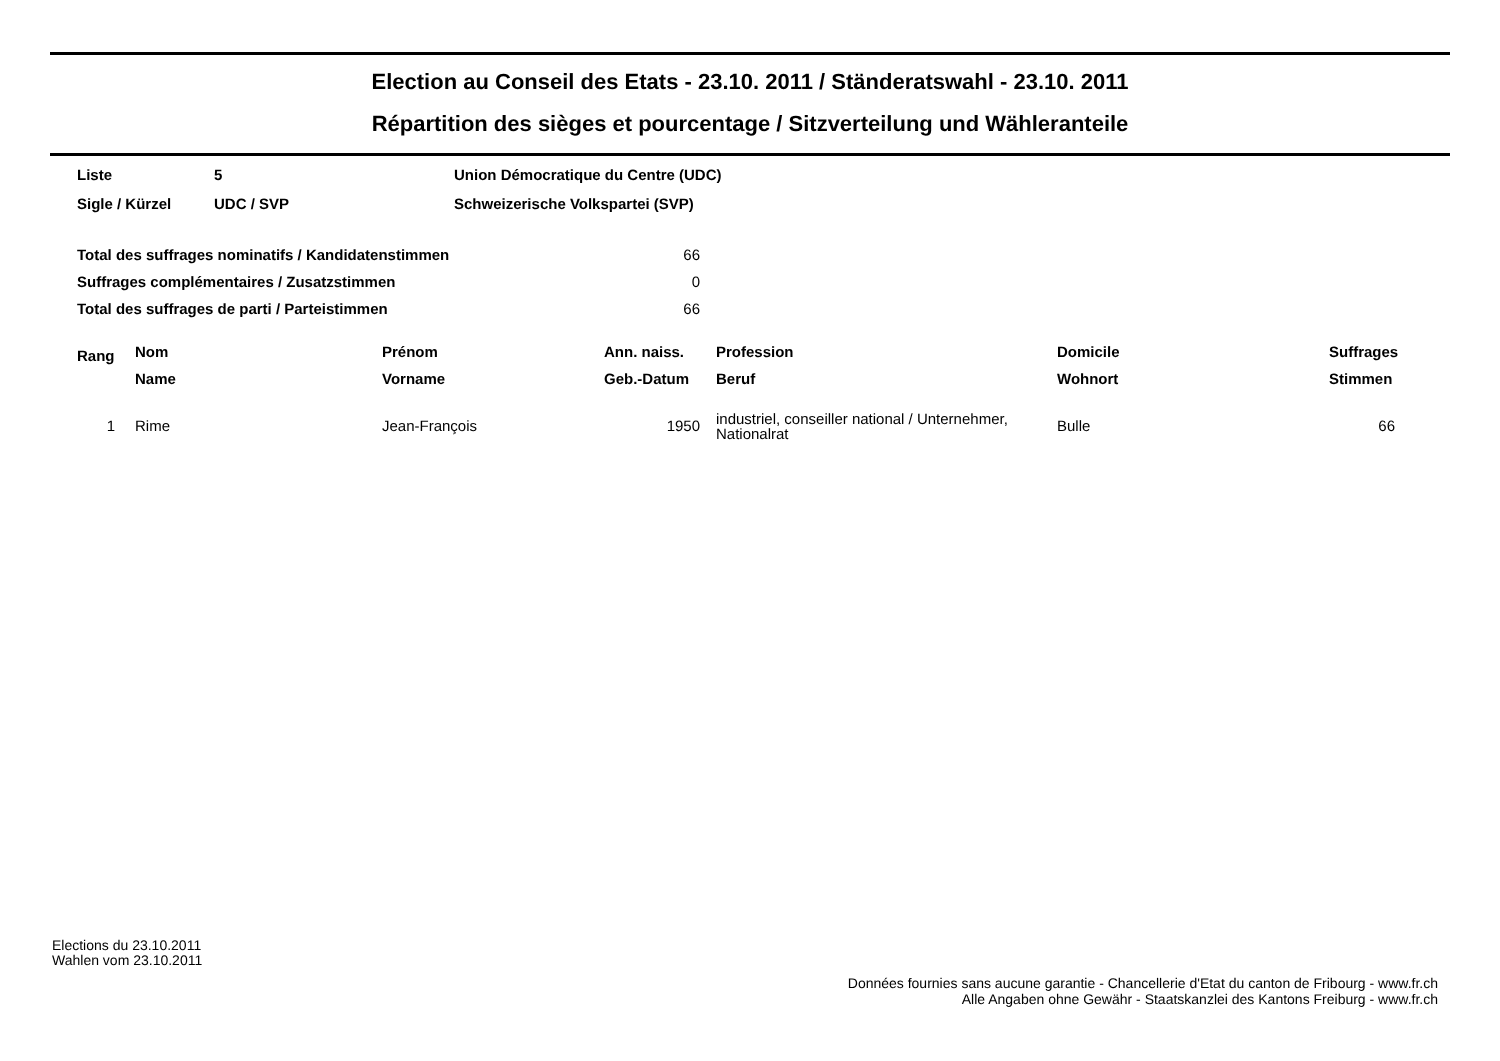Election au Conseil des Etats - 23.10. 2011 / Ständeratswahl - 23.10. 2011
Répartition des sièges et pourcentage / Sitzverteilung und Wähleranteile
| Liste | 5 | Union Démocratique du Centre (UDC) |
| Sigle / Kürzel | UDC / SVP | Schweizerische Volkspartei (SVP) |
| Total des suffrages nominatifs / Kandidatenstimmen | 66 |
| Suffrages complémentaires / Zusatzstimmen | 0 |
| Total des suffrages de parti / Parteistimmen | 66 |
| Rang | Nom | Prénom | Ann. naiss. | Profession | Domicile | Suffrages |
| --- | --- | --- | --- | --- | --- | --- |
| | Name | Vorname | Geb.-Datum | Beruf | Wohnort | Stimmen |
| 1 | Rime | Jean-François | 1950 | industriel, conseiller national / Unternehmer, Nationalrat | Bulle | 66 |
Elections du 23.10.2011
Wahlen vom 23.10.2011
Données fournies sans aucune garantie - Chancellerie d'Etat du canton de Fribourg - www.fr.ch
Alle Angaben ohne Gewähr - Staatskanzlei des Kantons Freiburg - www.fr.ch